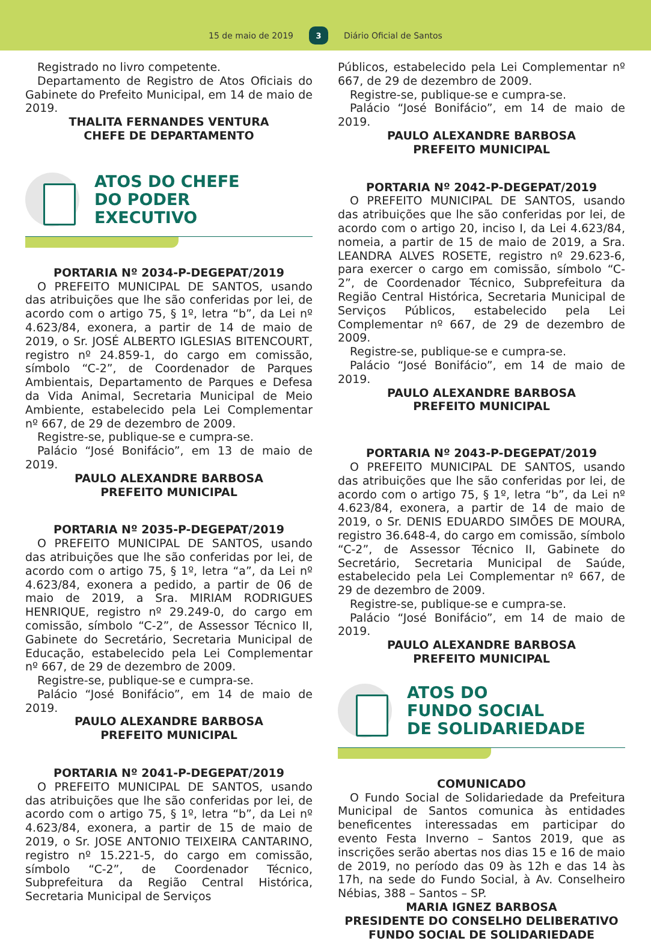15 de maio de 2019 3 Diário Oficial de Santos
Registrado no livro competente.
Departamento de Registro de Atos Oficiais do Gabinete do Prefeito Municipal, em 14 de maio de 2019.
THALITA FERNANDES VENTURA
CHEFE DE DEPARTAMENTO
ATOS DO CHEFE
DO PODER
EXECUTIVO
PORTARIA Nº 2034-P-DEGEPAT/2019
O PREFEITO MUNICIPAL DE SANTOS, usando das atribuições que lhe são conferidas por lei, de acordo com o artigo 75, § 1º, letra “b”, da Lei nº 4.623/84, exonera, a partir de 14 de maio de 2019, o Sr. JOSÉ ALBERTO IGLESIAS BITENCOURT, registro nº 24.859-1, do cargo em comissão, símbolo “C-2”, de Coordenador de Parques Ambientais, Departamento de Parques e Defesa da Vida Animal, Secretaria Municipal de Meio Ambiente, estabelecido pela Lei Complementar nº 667, de 29 de dezembro de 2009.
Registre-se, publique-se e cumpra-se.
Palácio “José Bonifácio”, em 13 de maio de 2019.
PAULO ALEXANDRE BARBOSA
PREFEITO MUNICIPAL
PORTARIA Nº 2035-P-DEGEPAT/2019
O PREFEITO MUNICIPAL DE SANTOS, usando das atribuições que lhe são conferidas por lei, de acordo com o artigo 75, § 1º, letra “a”, da Lei nº 4.623/84, exonera a pedido, a partir de 06 de maio de 2019, a Sra. MIRIAM RODRIGUES HENRIQUE, registro nº 29.249-0, do cargo em comissão, símbolo “C-2”, de Assessor Técnico II, Gabinete do Secretário, Secretaria Municipal de Educação, estabelecido pela Lei Complementar nº 667, de 29 de dezembro de 2009.
Registre-se, publique-se e cumpra-se.
Palácio “José Bonifácio”, em 14 de maio de 2019.
PAULO ALEXANDRE BARBOSA
PREFEITO MUNICIPAL
PORTARIA Nº 2041-P-DEGEPAT/2019
O PREFEITO MUNICIPAL DE SANTOS, usando das atribuições que lhe são conferidas por lei, de acordo com o artigo 75, § 1º, letra “b”, da Lei nº 4.623/84, exonera, a partir de 15 de maio de 2019, o Sr. JOSE ANTONIO TEIXEIRA CANTARINO, registro nº 15.221-5, do cargo em comissão, símbolo “C-2”, de Coordenador Técnico, Subprefeitura da Região Central Histórica, Secretaria Municipal de Serviços
Públicos, estabelecido pela Lei Complementar nº 667, de 29 de dezembro de 2009.
Registre-se, publique-se e cumpra-se.
Palácio “José Bonifácio”, em 14 de maio de 2019.
PAULO ALEXANDRE BARBOSA
PREFEITO MUNICIPAL
PORTARIA Nº 2042-P-DEGEPAT/2019
O PREFEITO MUNICIPAL DE SANTOS, usando das atribuições que lhe são conferidas por lei, de acordo com o artigo 20, inciso I, da Lei 4.623/84, nomeia, a partir de 15 de maio de 2019, a Sra. LEANDRA ALVES ROSETE, registro nº 29.623-6, para exercer o cargo em comissão, símbolo “C-2”, de Coordenador Técnico, Subprefeitura da Região Central Histórica, Secretaria Municipal de Serviços Públicos, estabelecido pela Lei Complementar nº 667, de 29 de dezembro de 2009.
Registre-se, publique-se e cumpra-se.
Palácio “José Bonifácio”, em 14 de maio de 2019.
PAULO ALEXANDRE BARBOSA
PREFEITO MUNICIPAL
PORTARIA Nº 2043-P-DEGEPAT/2019
O PREFEITO MUNICIPAL DE SANTOS, usando das atribuições que lhe são conferidas por lei, de acordo com o artigo 75, § 1º, letra “b”, da Lei nº 4.623/84, exonera, a partir de 14 de maio de 2019, o Sr. DENIS EDUARDO SIMÕES DE MOURA, registro 36.648-4, do cargo em comissão, símbolo “C-2”, de Assessor Técnico II, Gabinete do Secretário, Secretaria Municipal de Saúde, estabelecido pela Lei Complementar nº 667, de 29 de dezembro de 2009.
Registre-se, publique-se e cumpra-se.
Palácio “José Bonifácio”, em 14 de maio de 2019.
PAULO ALEXANDRE BARBOSA
PREFEITO MUNICIPAL
ATOS DO
FUNDO SOCIAL
DE SOLIDARIEDADE
COMUNICADO
O Fundo Social de Solidariedade da Prefeitura Municipal de Santos comunica às entidades beneficentes interessadas em participar do evento Festa Inverno – Santos 2019, que as inscrições serão abertas nos dias 15 e 16 de maio de 2019, no período das 09 às 12h e das 14 às 17h, na sede do Fundo Social, à Av. Conselheiro Nébias, 388 – Santos – SP.
MARIA IGNEZ BARBOSA
PRESIDENTE DO CONSELHO DELIBERATIVO
FUNDO SOCIAL DE SOLIDARIEDADE